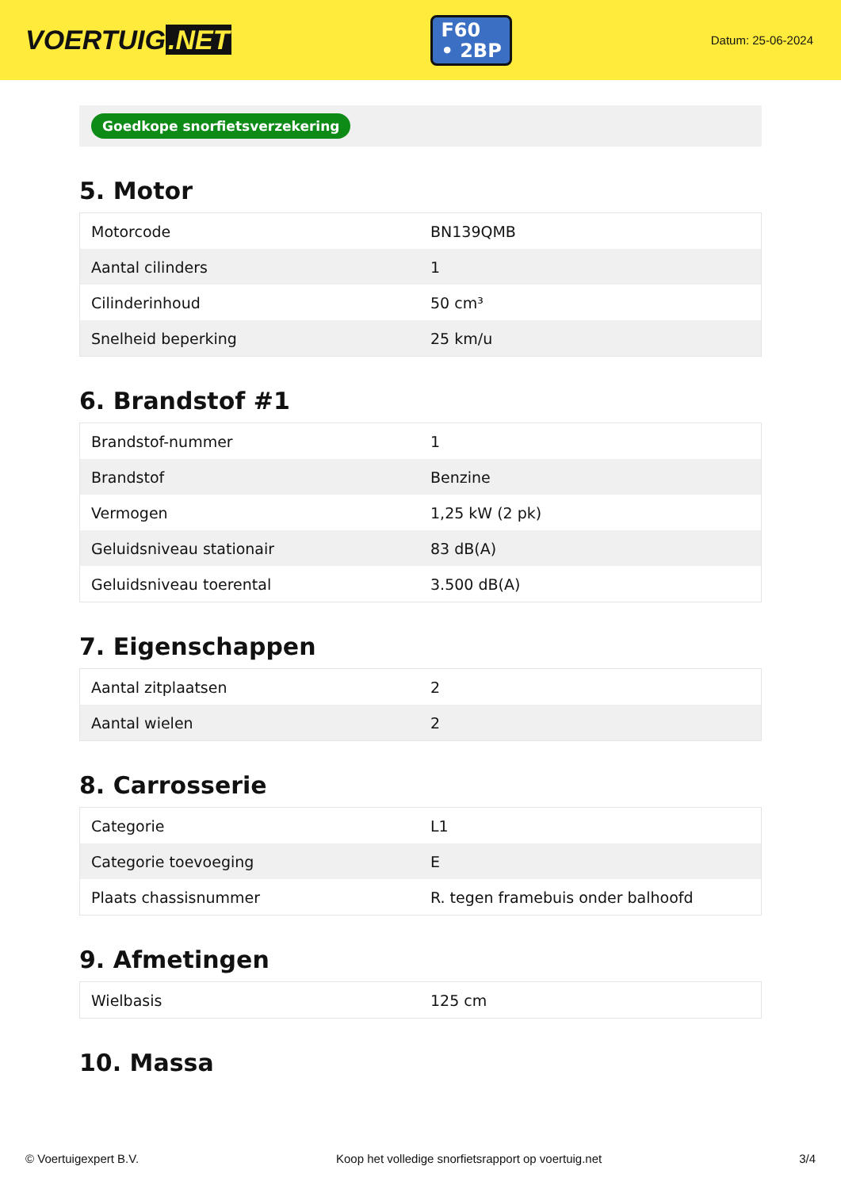VOERTUIG.NET
F60
• 2BP
Datum: 25-06-2024
Goedkope snorfietsverzekering
5. Motor
| Motorcode | BN139QMB |
| Aantal cilinders | 1 |
| Cilinderinhoud | 50 cm³ |
| Snelheid beperking | 25 km/u |
6. Brandstof #1
| Brandstof-nummer | 1 |
| Brandstof | Benzine |
| Vermogen | 1,25 kW (2 pk) |
| Geluidsniveau stationair | 83 dB(A) |
| Geluidsniveau toerental | 3.500 dB(A) |
7. Eigenschappen
| Aantal zitplaatsen | 2 |
| Aantal wielen | 2 |
8. Carrosserie
| Categorie | L1 |
| Categorie toevoeging | E |
| Plaats chassisnummer | R. tegen framebuis onder balhoofd |
9. Afmetingen
| Wielbasis | 125 cm |
10. Massa
© Voertuigexpert B.V. Koop het volledige snorfietsrapport op voertuig.net 3/4